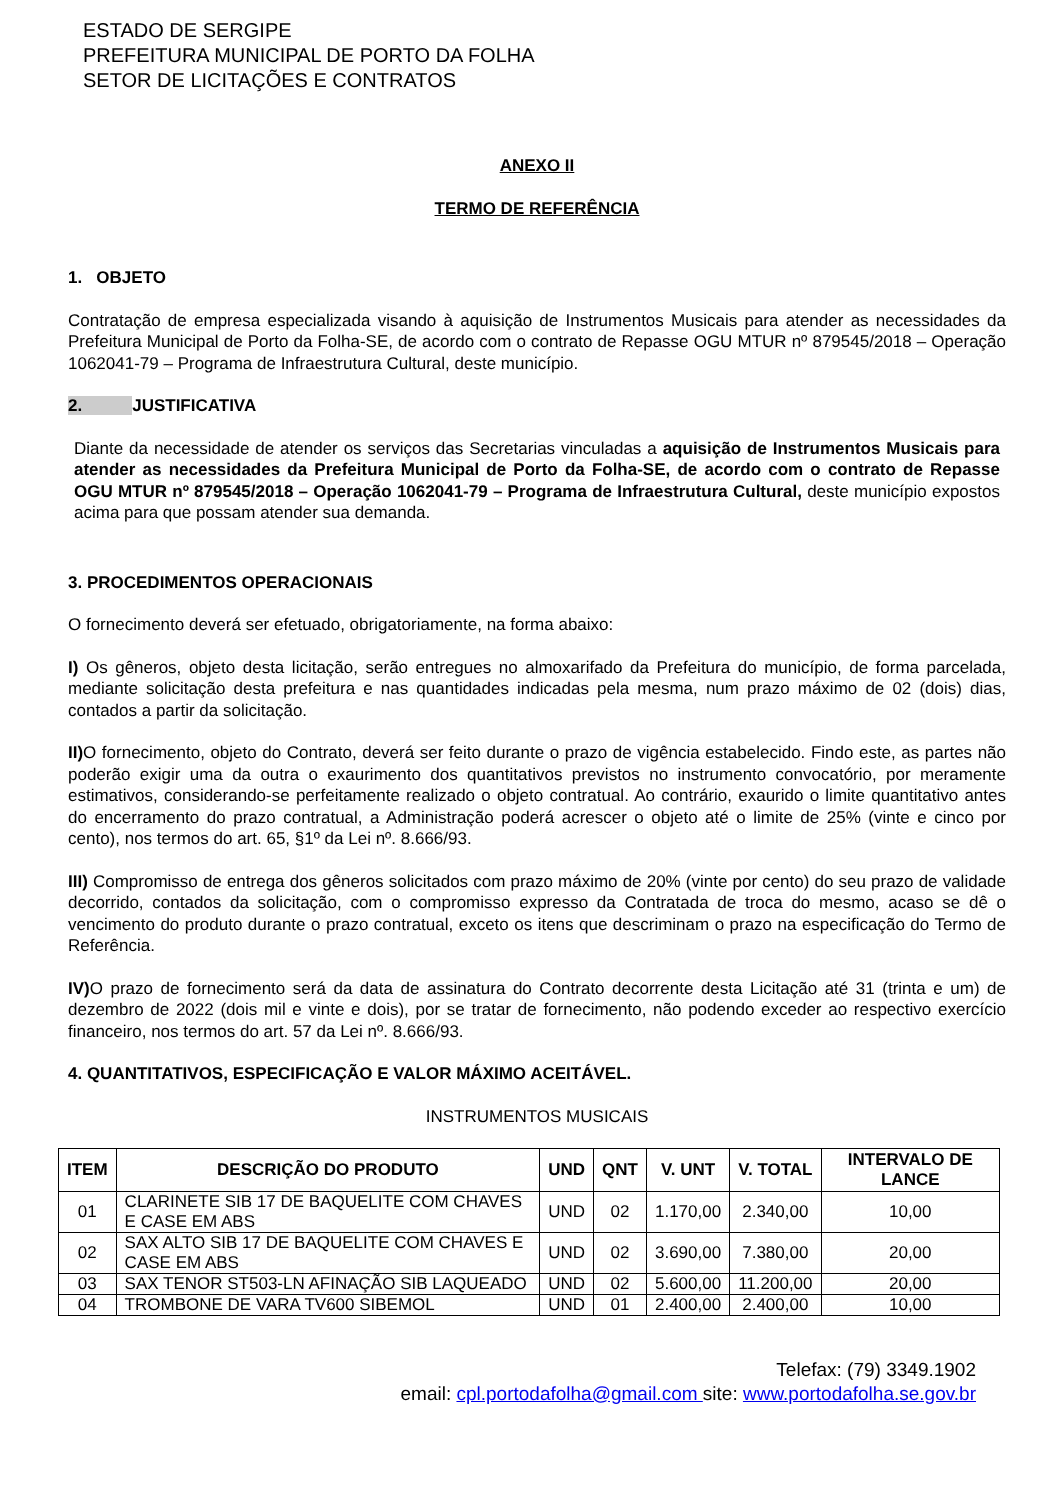ESTADO DE SERGIPE
PREFEITURA MUNICIPAL DE PORTO DA FOLHA
SETOR DE LICITAÇÕES E CONTRATOS
ANEXO II
TERMO DE REFERÊNCIA
1. OBJETO
Contratação de empresa especializada visando à aquisição de Instrumentos Musicais para atender as necessidades da Prefeitura Municipal de Porto da Folha-SE, de acordo com o contrato de Repasse OGU MTUR nº 879545/2018 – Operação 1062041-79 – Programa de Infraestrutura Cultural, deste município.
2. JUSTIFICATIVA
Diante da necessidade de atender os serviços das Secretarias vinculadas a aquisição de Instrumentos Musicais para atender as necessidades da Prefeitura Municipal de Porto da Folha-SE, de acordo com o contrato de Repasse OGU MTUR nº 879545/2018 – Operação 1062041-79 – Programa de Infraestrutura Cultural, deste município expostos acima para que possam atender sua demanda.
3. PROCEDIMENTOS OPERACIONAIS
O fornecimento deverá ser efetuado, obrigatoriamente, na forma abaixo:
I) Os gêneros, objeto desta licitação, serão entregues no almoxarifado da Prefeitura do município, de forma parcelada, mediante solicitação desta prefeitura e nas quantidades indicadas pela mesma, num prazo máximo de 02 (dois) dias, contados a partir da solicitação.
II) O fornecimento, objeto do Contrato, deverá ser feito durante o prazo de vigência estabelecido. Findo este, as partes não poderão exigir uma da outra o exaurimento dos quantitativos previstos no instrumento convocatório, por meramente estimativos, considerando-se perfeitamente realizado o objeto contratual. Ao contrário, exaurido o limite quantitativo antes do encerramento do prazo contratual, a Administração poderá acrescer o objeto até o limite de 25% (vinte e cinco por cento), nos termos do art. 65, §1º da Lei nº. 8.666/93.
III) Compromisso de entrega dos gêneros solicitados com prazo máximo de 20% (vinte por cento) do seu prazo de validade decorrido, contados da solicitação, com o compromisso expresso da Contratada de troca do mesmo, acaso se dê o vencimento do produto durante o prazo contratual, exceto os itens que descriminam o prazo na especificação do Termo de Referência.
IV) O prazo de fornecimento será da data de assinatura do Contrato decorrente desta Licitação até 31 (trinta e um) de dezembro de 2022 (dois mil e vinte e dois), por se tratar de fornecimento, não podendo exceder ao respectivo exercício financeiro, nos termos do art. 57 da Lei nº. 8.666/93.
4. QUANTITATIVOS, ESPECIFICAÇÃO E VALOR MÁXIMO ACEITÁVEL.
INSTRUMENTOS MUSICAIS
| ITEM | DESCRIÇÃO DO PRODUTO | UND | QNT | V. UNT | V. TOTAL | INTERVALO DE LANCE |
| --- | --- | --- | --- | --- | --- | --- |
| 01 | CLARINETE SIB 17 DE BAQUELITE COM CHAVES E CASE EM ABS | UND | 02 | 1.170,00 | 2.340,00 | 10,00 |
| 02 | SAX ALTO SIB 17 DE BAQUELITE COM CHAVES E CASE EM ABS | UND | 02 | 3.690,00 | 7.380,00 | 20,00 |
| 03 | SAX TENOR ST503-LN AFINAÇÃO SIB LAQUEADO | UND | 02 | 5.600,00 | 11.200,00 | 20,00 |
| 04 | TROMBONE DE VARA TV600 SIBEMOL | UND | 01 | 2.400,00 | 2.400,00 | 10,00 |
Telefax: (79) 3349.1902
email: cpl.portodafolha@gmail.com site: www.portodafolha.se.gov.br